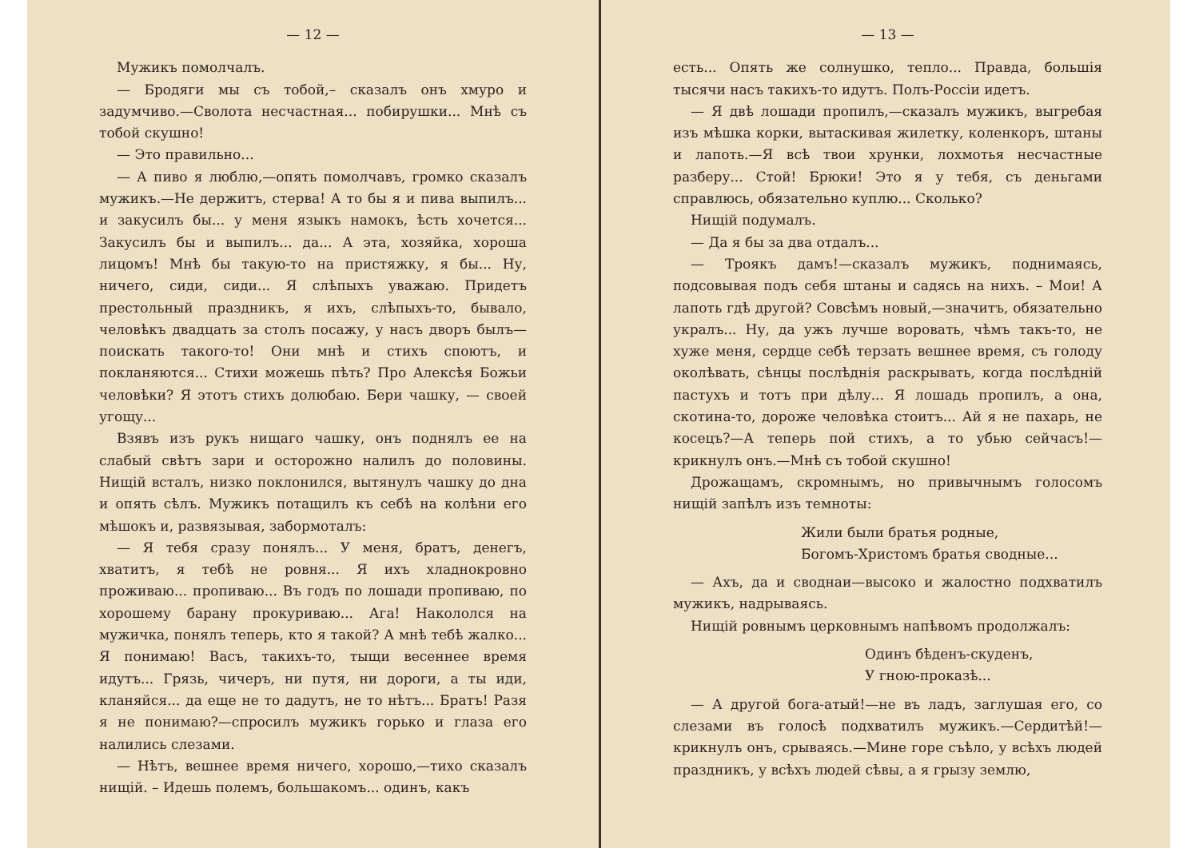— 12 —
Мужикъ помолчалъ.
— Бродяги мы съ тобой,– сказалъ онъ хмуро и задумчиво.—Сволота несчастная... побирушки... Мнѣ съ тобой скушно!
— Это правильно...
— А пиво я люблю,—опять помолчавъ, громко сказалъ мужикъ.—Не держитъ, стерва! А то бы я и пива выпилъ... и закусилъ бы... у меня языкъ намокъ, ѣсть хочется... Закусилъ бы и выпилъ... да... А эта, хозяйка, хороша лицомъ! Мнѣ бы такую-то на пристяжку, я бы... Ну, ничего, сиди, сиди... Я слѣпыхъ уважаю. Придетъ престольный праздникъ, я ихъ, слѣпыхъ-то, бывало, человѣкъ двадцать за столъ посажу, у насъ дворъ былъ— поискать такого-то! Они мнѣ и стихъ споютъ, и покланяются... Стихи можешь пѣть? Про Алексѣя Божьи человѣки? Я этотъ стихъ долюбаю. Бери чашку, — своей угощу...
Взявъ изъ рукъ нищаго чашку, онъ поднялъ ее на слабый свѣтъ зари и осторожно налилъ до половины. Нищій всталъ, низко поклонился, вытянулъ чашку до дна и опять сѣлъ. Мужикъ потащилъ къ себѣ на колѣни его мѣшокъ и, развязывая, забормоталъ:
— Я тебя сразу понялъ... У меня, братъ, денегъ, хватитъ, я тебѣ не ровня... Я ихъ хладнокровно проживаю... пропиваю... Въ годъ по лошади пропиваю, по хорошему барану прокуриваю... Ага! Накололся на мужичка, понялъ теперь, кто я такой? А мнѣ тебѣ жалко... Я понимаю! Васъ, такихъ-то, тыщи весеннее время идутъ... Грязь, чичеръ, ни путя, ни дороги, а ты иди, кланяйся... да еще не то дадутъ, не то нѣтъ... Братъ! Разя я не понимаю?—спросилъ мужикъ горько и глаза его налились слезами.
— Нѣтъ, вешнее время ничего, хорошо,—тихо сказалъ нищій. – Идешь полемъ, большакомъ... одинъ, какъ
— 13 —
есть... Опять же солнушко, тепло... Правда, большія тысячи насъ такихъ-то идутъ. Полъ-Россіи идетъ.
— Я двѣ лошади пропилъ,—сказалъ мужикъ, выгребая изъ мѣшка корки, вытаскивая жилетку, коленкоръ, штаны и лапоть.—Я всѣ твои хрунки, лохмотья несчастные разберу... Стой! Брюки! Это я у тебя, съ деньгами справлюсь, обязательно куплю... Сколько?
Нищій подумалъ.
— Да я бы за два отдалъ...
— Троякъ дамъ!—сказалъ мужикъ, поднимаясь, подсовывая подъ себя штаны и садясь на нихъ. – Мои! А лапоть гдѣ другой? Совсѣмъ новый,—значитъ, обязательно укралъ... Ну, да ужъ лучше воровать, чѣмъ такъ-то, не хуже меня, сердце себѣ терзать вешнее время, съ голоду околѣвать, сѣнцы послѣднія раскрывать, когда послѣдній пастухъ и тотъ при дѣлу... Я лошадь пропилъ, а она, скотина-то, дороже человѣка стоитъ... Ай я не пахарь, не косецъ?—А теперь пой стихъ, а то убью сейчасъ!—крикнулъ онъ.—Мнѣ съ тобой скушно!
Дрожащамъ, скромнымъ, но привычнымъ голосомъ нищій запѣлъ изъ темноты:
Жили были братья родные,
Богомъ-Христомъ братья сводные...
— Ахъ, да и своднаи—высоко и жалостно подхватилъ мужикъ, надрываясь.
Нищій ровнымъ церковнымъ напѣвомъ продолжалъ:
Одинъ бѣденъ-скуденъ,
У гною-проказѣ...
— А другой бога-атый!—не въ ладъ, заглушая его, со слезами въ голосѣ подхватилъ мужикъ.—Сердитѣй!— крикнулъ онъ, срываясь.—Мине горе съѣло, у всѣхъ людей праздникъ, у всѣхъ людей сѣвы, а я грызу землю,